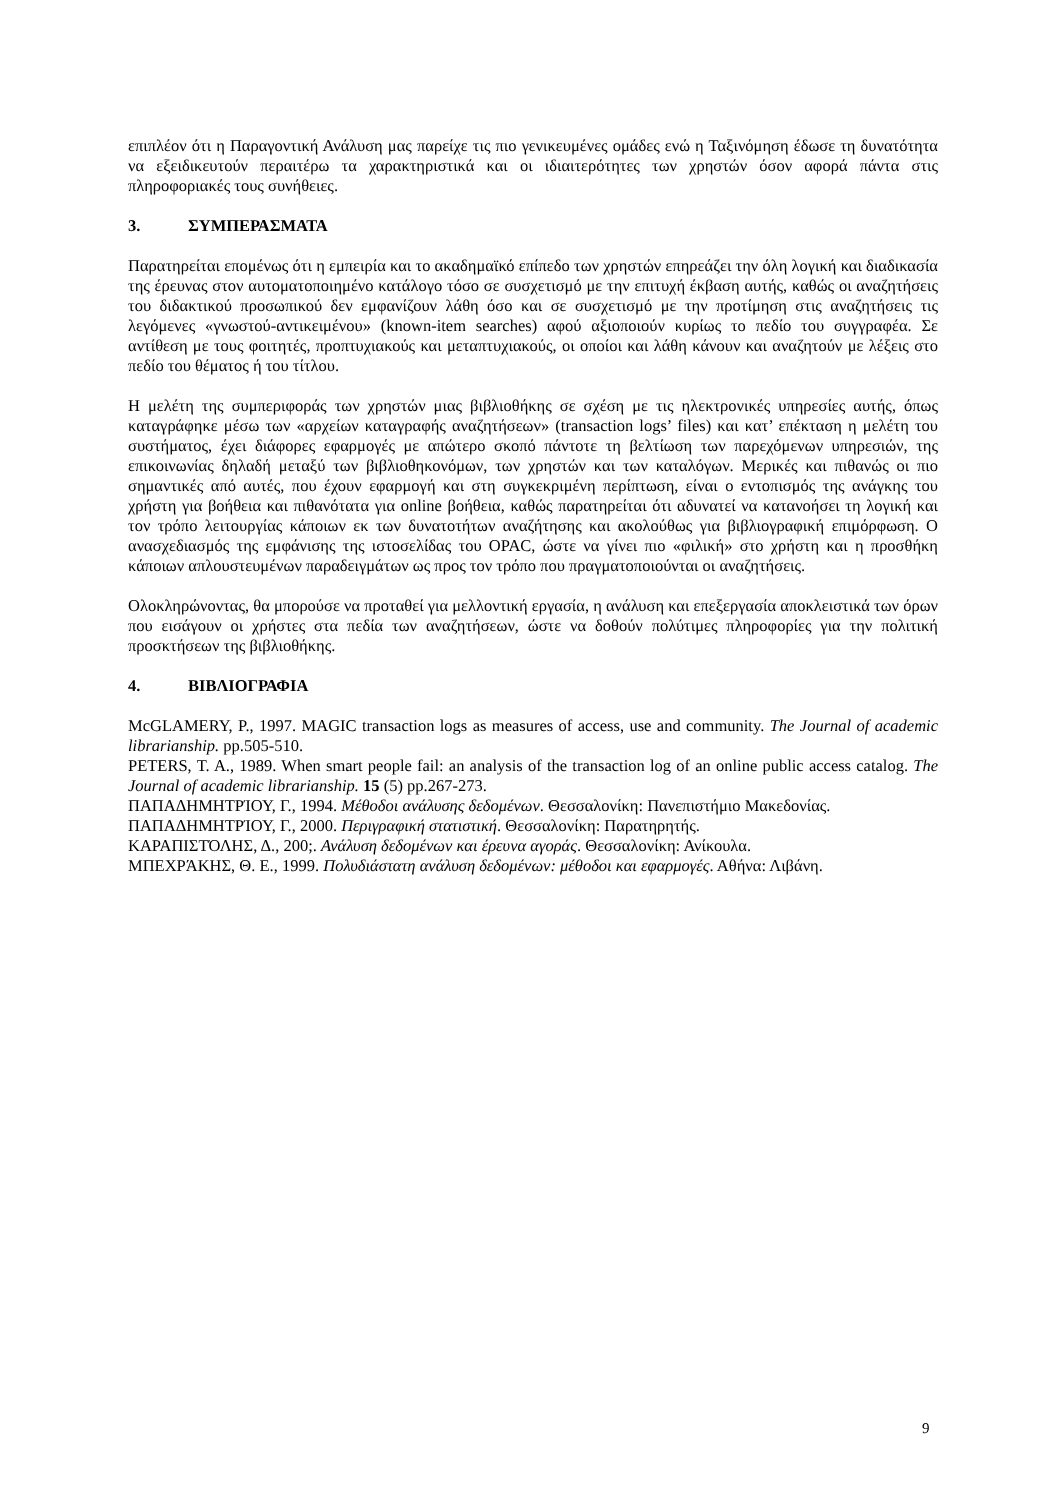επιπλέον ότι η Παραγοντική Ανάλυση μας παρείχε τις πιο γενικευμένες ομάδες ενώ η Ταξινόμηση έδωσε τη δυνατότητα να εξειδικευτούν περαιτέρω τα χαρακτηριστικά και οι ιδιαιτερότητες των χρηστών όσον αφορά πάντα στις πληροφοριακές τους συνήθειες.
3. ΣΥΜΠΕΡΑΣΜΑΤΑ
Παρατηρείται επομένως ότι η εμπειρία και το ακαδημαϊκό επίπεδο των χρηστών επηρεάζει την όλη λογική και διαδικασία της έρευνας στον αυτοματοποιημένο κατάλογο τόσο σε συσχετισμό με την επιτυχή έκβαση αυτής, καθώς οι αναζητήσεις του διδακτικού προσωπικού δεν εμφανίζουν λάθη όσο και σε συσχετισμό με την προτίμηση στις αναζητήσεις τις λεγόμενες «γνωστού-αντικειμένου» (known-item searches) αφού αξιοποιούν κυρίως το πεδίο του συγγραφέα. Σε αντίθεση με τους φοιτητές, προπτυχιακούς και μεταπτυχιακούς, οι οποίοι και λάθη κάνουν και αναζητούν με λέξεις στο πεδίο του θέματος ή του τίτλου.
Η μελέτη της συμπεριφοράς των χρηστών μιας βιβλιοθήκης σε σχέση με τις ηλεκτρονικές υπηρεσίες αυτής, όπως καταγράφηκε μέσω των «αρχείων καταγραφής αναζητήσεων» (transaction logs’ files) και κατ’ επέκταση η μελέτη του συστήματος, έχει διάφορες εφαρμογές με απώτερο σκοπό πάντοτε τη βελτίωση των παρεχόμενων υπηρεσιών, της επικοινωνίας δηλαδή μεταξύ των βιβλιοθηκονόμων, των χρηστών και των καταλόγων. Μερικές και πιθανώς οι πιο σημαντικές από αυτές, που έχουν εφαρμογή και στη συγκεκριμένη περίπτωση, είναι ο εντοπισμός της ανάγκης του χρήστη για βοήθεια και πιθανότατα για online βοήθεια, καθώς παρατηρείται ότι αδυνατεί να κατανοήσει τη λογική και τον τρόπο λειτουργίας κάποιων εκ των δυνατοτήτων αναζήτησης και ακολούθως για βιβλιογραφική επιμόρφωση. Ο ανασχεδιασμός της εμφάνισης της ιστοσελίδας του OPAC, ώστε να γίνει πιο «φιλική» στο χρήστη και η προσθήκη κάποιων απλουστευμένων παραδειγμάτων ως προς τον τρόπο που πραγματοποιούνται οι αναζητήσεις.
Ολοκληρώνοντας, θα μπορούσε να προταθεί για μελλοντική εργασία, η ανάλυση και επεξεργασία αποκλειστικά των όρων που εισάγουν οι χρήστες στα πεδία των αναζητήσεων, ώστε να δοθούν πολύτιμες πληροφορίες για την πολιτική προσκτήσεων της βιβλιοθήκης.
4. ΒΙΒΛΙΟΓΡΑΦΙΑ
McGLAMERY, P., 1997. MAGIC transaction logs as measures of access, use and community. The Journal of academic librarianship. pp.505-510.
PETERS, T. A., 1989. When smart people fail: an analysis of the transaction log of an online public access catalog. The Journal of academic librarianship. 15 (5) pp.267-273.
ΠΑΠΑΔΗΜΗΤΡΊΟΥ, Γ., 1994. Μέθοδοι ανάλυσης δεδομένων. Θεσσαλονίκη: Πανεπιστήμιο Μακεδονίας.
ΠΑΠΑΔΗΜΗΤΡΊΟΥ, Γ., 2000. Περιγραφική στατιστική. Θεσσαλονίκη: Παρατηρητής.
ΚΑΡΑΠΙΣΤΌΛΗΣ, Δ., 200;. Ανάλυση δεδομένων και έρευνα αγοράς. Θεσσαλονίκη: Ανίκουλα.
ΜΠΕΧΡΆΚΗΣ, Θ. Ε., 1999. Πολυδιάστατη ανάλυση δεδομένων: μέθοδοι και εφαρμογές. Αθήνα: Λιβάνη.
9